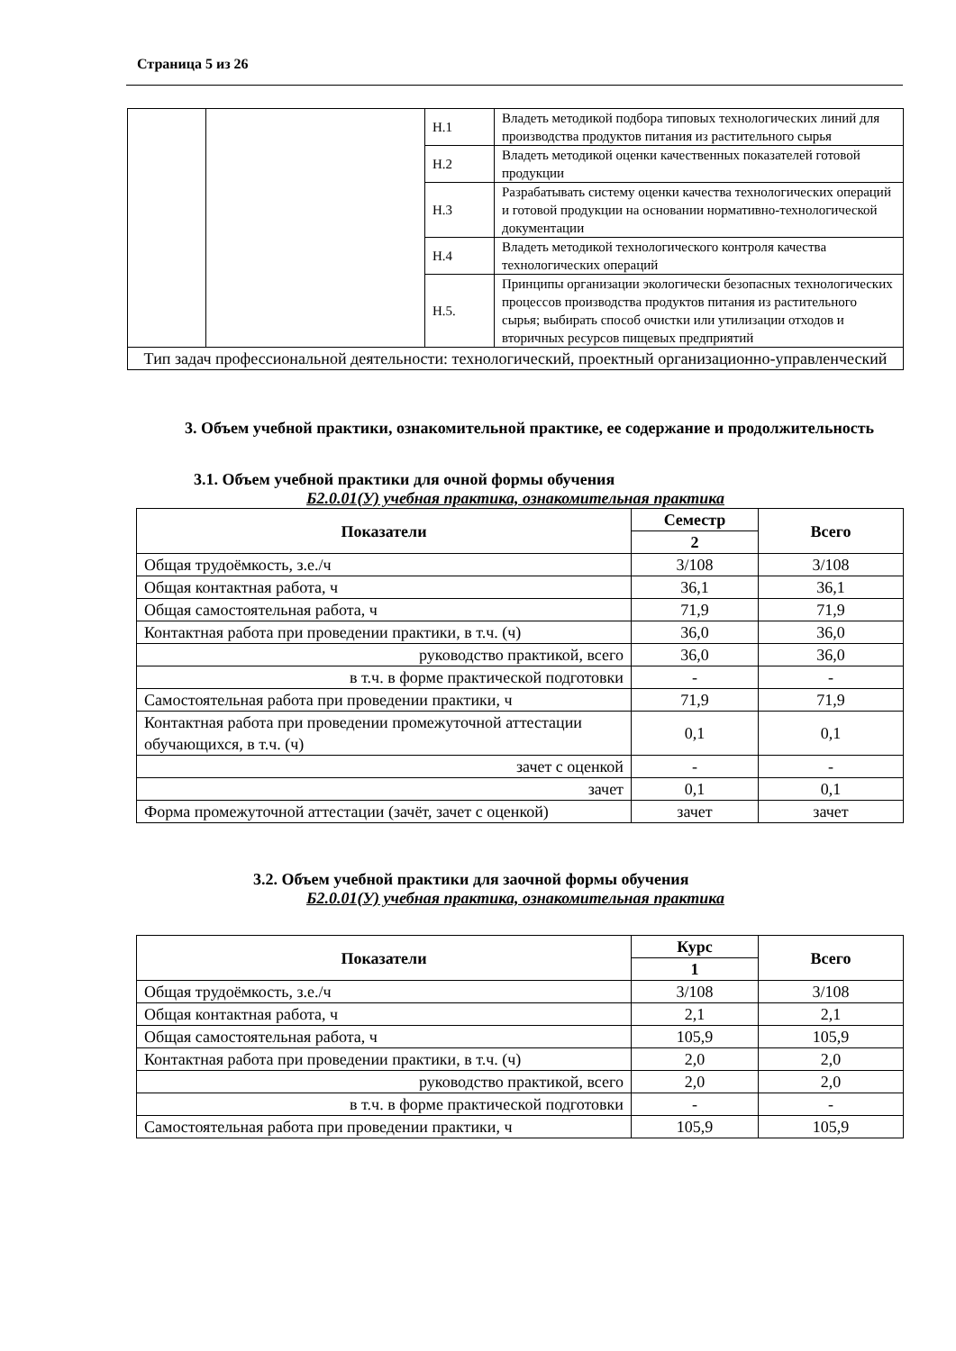Страница 5 из 26
| | | Н.1 | Владеть методикой подбора типовых технологических линий для производства продуктов питания из растительного сырья |
| | | Н.2 | Владеть методикой оценки качественных показателей готовой продукции |
| | | Н.3 | Разрабатывать систему оценки качества технологических операций и готовой продукции на основании нормативно-технологической документации |
| | | Н.4 | Владеть методикой технологического контроля качества технологических операций |
| | | Н.5. | Принципы организации экологически безопасных технологических процессов производства продуктов питания из растительного сырья; выбирать способ очистки или утилизации отходов и вторичных ресурсов пищевых предприятий |
| Тип задач профессиональной деятельности: технологический, проектный организационно-управленческий | | | |
3. Объем учебной практики, ознакомительной практике, ее содержание и продолжительность
3.1. Объем учебной практики для очной формы обучения
Б2.0.01(У) учебная практика, ознакомительная практика
| Показатели | Семестр | Всего |
| --- | --- | --- |
| | 2 | |
| Общая трудоёмкость, з.е./ч | 3/108 | 3/108 |
| Общая контактная работа, ч | 36,1 | 36,1 |
| Общая самостоятельная работа, ч | 71,9 | 71,9 |
| Контактная работа при проведении практики, в т.ч. (ч) | 36,0 | 36,0 |
| руководство практикой, всего | 36,0 | 36,0 |
| в т.ч. в форме практической подготовки | - | - |
| Самостоятельная работа при проведении практики, ч | 71,9 | 71,9 |
| Контактная работа при проведении промежуточной аттестации обучающихся, в т.ч. (ч) | 0,1 | 0,1 |
| зачет с оценкой | - | - |
| зачет | 0,1 | 0,1 |
| Форма промежуточной аттестации (зачёт, зачет с оценкой) | зачет | зачет |
3.2. Объем учебной практики для заочной формы обучения
Б2.0.01(У) учебная практика, ознакомительная практика
| Показатели | Курс | Всего |
| --- | --- | --- |
| | 1 | |
| Общая трудоёмкость, з.е./ч | 3/108 | 3/108 |
| Общая контактная работа, ч | 2,1 | 2,1 |
| Общая самостоятельная работа, ч | 105,9 | 105,9 |
| Контактная работа при проведении практики, в т.ч. (ч) | 2,0 | 2,0 |
| руководство практикой, всего | 2,0 | 2,0 |
| в т.ч. в форме практической подготовки | - | - |
| Самостоятельная работа при проведении практики, ч | 105,9 | 105,9 |